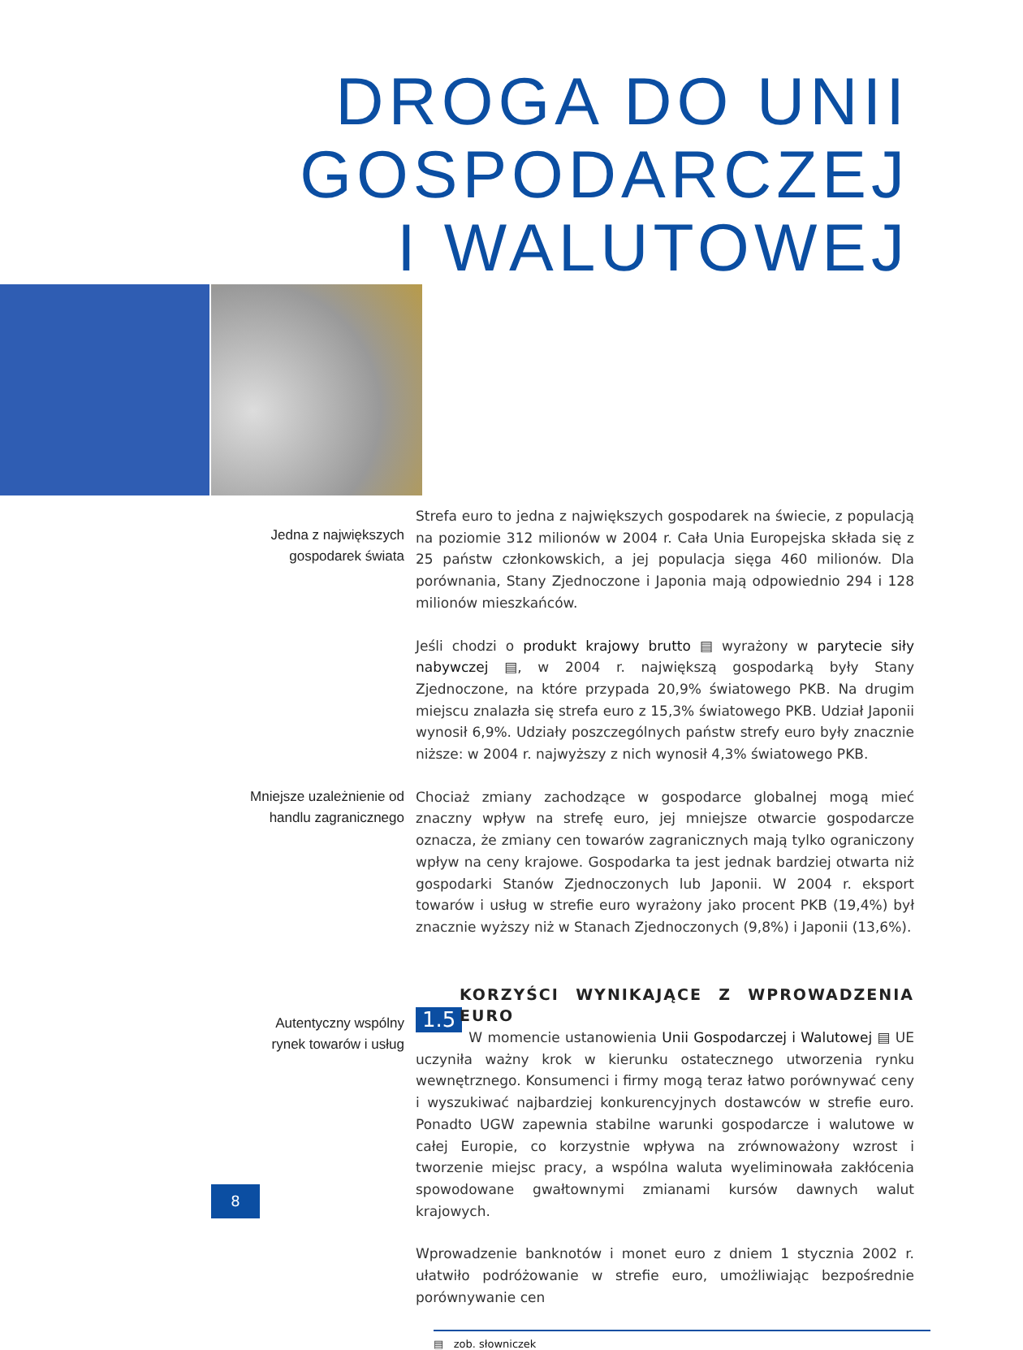DROGA DO UNII GOSPODARCZEJ
I WALUTOWEJ
Jedna z największych
gospodarek świata
Strefa euro to jedna z największych gospodarek na świecie, z populacją na poziomie 312 milionów w 2004 r. Cała Unia Europejska składa się z 25 państw członkowskich, a jej populacja sięga 460 milionów. Dla porównania, Stany Zjednoczone i Japonia mają odpowiednio 294 i 128 milionów mieszkańców.
Jeśli chodzi o produkt krajowy brutto ▤ wyrażony w parytecie siły nabywczej ▤, w 2004 r. największą gospodarką były Stany Zjednoczone, na które przypada 20,9% światowego PKB. Na drugim miejscu znalazła się strefa euro z 15,3% światowego PKB. Udział Japonii wynosił 6,9%. Udziały poszczególnych państw strefy euro były znacznie niższe: w 2004 r. najwyższy z nich wynosił 4,3% światowego PKB.
Mniejsze uzależnienie od
handlu zagranicznego
Chociaż zmiany zachodzące w gospodarce globalnej mogą mieć znaczny wpływ na strefę euro, jej mniejsze otwarcie gospodarcze oznacza, że zmiany cen towarów zagranicznych mają tylko ograniczony wpływ na ceny krajowe. Gospodarka ta jest jednak bardziej otwarta niż gospodarki Stanów Zjednoczonych lub Japonii. W 2004 r. eksport towarów i usług w strefie euro wyrażony jako procent PKB (19,4%) był znacznie wyższy niż w Stanach Zjednoczonych (9,8%) i Japonii (13,6%).
Autentyczny wspólny
rynek towarów i usług
KORZYŚCI WYNIKAJĄCE Z WPROWADZENIA EURO
1.5 W momencie ustanowienia Unii Gospodarczej i Walutowej ▤ UE uczyniła ważny krok w kierunku ostatecznego utworzenia rynku wewnętrznego. Konsumenci i firmy mogą teraz łatwo porównywać ceny i wyszukiwać najbardziej konkurencyjnych dostawców w strefie euro. Ponadto UGW zapewnia stabilne warunki gospodarcze i walutowe w całej Europie, co korzystnie wpływa na zrównoważony wzrost i tworzenie miejsc pracy, a wspólna waluta wyeliminowała zakłócenia spowodowane gwałtownymi zmianami kursów dawnych walut krajowych.
Wprowadzenie banknotów i monet euro z dniem 1 stycznia 2002 r. ułatwiło podróżowanie w strefie euro, umożliwiając bezpośrednie porównywanie cen
▤ zob. słowniczek
8